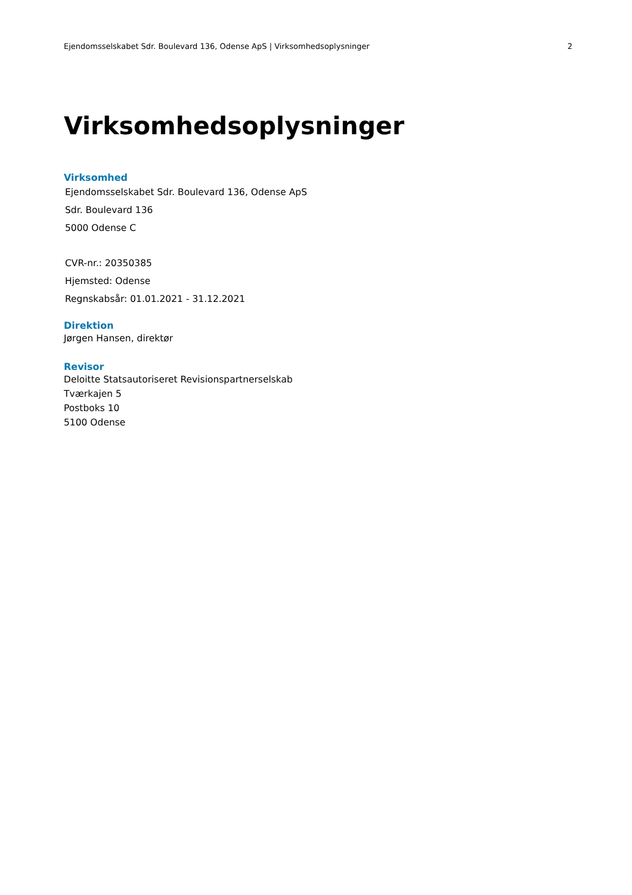Ejendomsselskabet Sdr. Boulevard 136, Odense ApS | Virksomhedsoplysninger 2
Virksomhedsoplysninger
Virksomhed
Ejendomsselskabet Sdr. Boulevard 136, Odense ApS
Sdr. Boulevard 136
5000 Odense C
CVR-nr.: 20350385
Hjemsted: Odense
Regnskabsår: 01.01.2021 - 31.12.2021
Direktion
Jørgen Hansen, direktør
Revisor
Deloitte Statsautoriseret Revisionspartnerselskab
Tværkajen 5
Postboks 10
5100 Odense